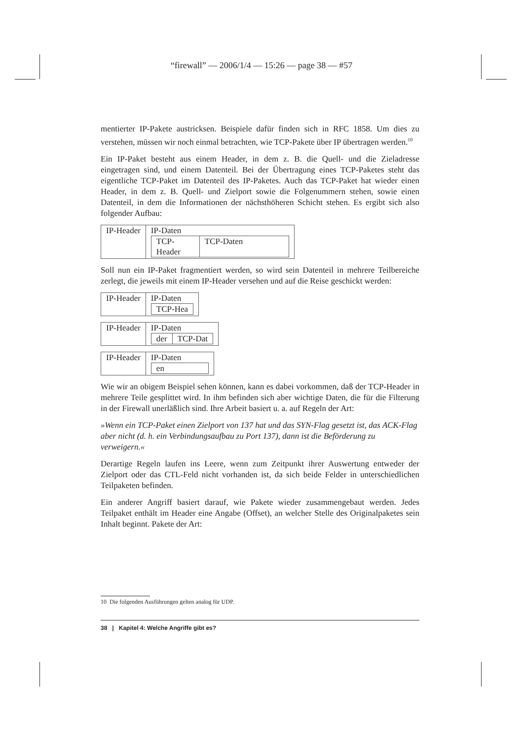“firewall” — 2006/1/4 — 15:26 — page 38 — #57
mentierter IP-Pakete austricksen. Beispiele dafür finden sich in RFC 1858. Um dies zu verstehen, müssen wir noch einmal betrachten, wie TCP-Pakete über IP übertragen werden.<sup>10</sup>
Ein IP-Paket besteht aus einem Header, in dem z. B. die Quell- und die Zieladresse eingetragen sind, und einem Datenteil. Bei der Übertragung eines TCP-Paketes steht das eigentliche TCP-Paket im Datenteil des IP-Paketes. Auch das TCP-Paket hat wieder einen Header, in dem z. B. Quell- und Zielport sowie die Folgenummern stehen, sowie einen Datenteil, in dem die Informationen der nächsthöheren Schicht stehen. Es ergibt sich also folgender Aufbau:
| IP-Header | IP-Daten / TCP-Header / TCP-Daten / |
Soll nun ein IP-Paket fragmentiert werden, so wird sein Datenteil in mehrere Teilbereiche zerlegt, die jeweils mit einem IP-Header versehen und auf die Reise geschickt werden:
| IP-Header | IP-Daten / TCP-Hea / |
| IP-Header | IP-Daten / der / TCP-Dat / |
| IP-Header | IP-Daten / en / |
Wie wir an obigem Beispiel sehen können, kann es dabei vorkommen, daß der TCP-Header in mehrere Teile gesplittet wird. In ihm befinden sich aber wichtige Daten, die für die Filterung in der Firewall unerläßlich sind. Ihre Arbeit basiert u. a. auf Regeln der Art:
»Wenn ein TCP-Paket einen Zielport von 137 hat und das SYN-Flag gesetzt ist, das ACK-Flag aber nicht (d. h. ein Verbindungsaufbau zu Port 137), dann ist die Beförderung zu verweigern.«
Derartige Regeln laufen ins Leere, wenn zum Zeitpunkt ihrer Auswertung entweder der Zielport oder das CTL-Feld nicht vorhanden ist, da sich beide Felder in unterschiedlichen Teilpaketen befinden.
Ein anderer Angriff basiert darauf, wie Pakete wieder zusammengebaut werden. Jedes Teilpaket enthält im Header eine Angabe (Offset), an welcher Stelle des Originalpaketes sein Inhalt beginnt. Pakete der Art:
10 Die folgenden Ausführungen gelten analog für UDP.
38 | Kapitel 4: Welche Angriffe gibt es?